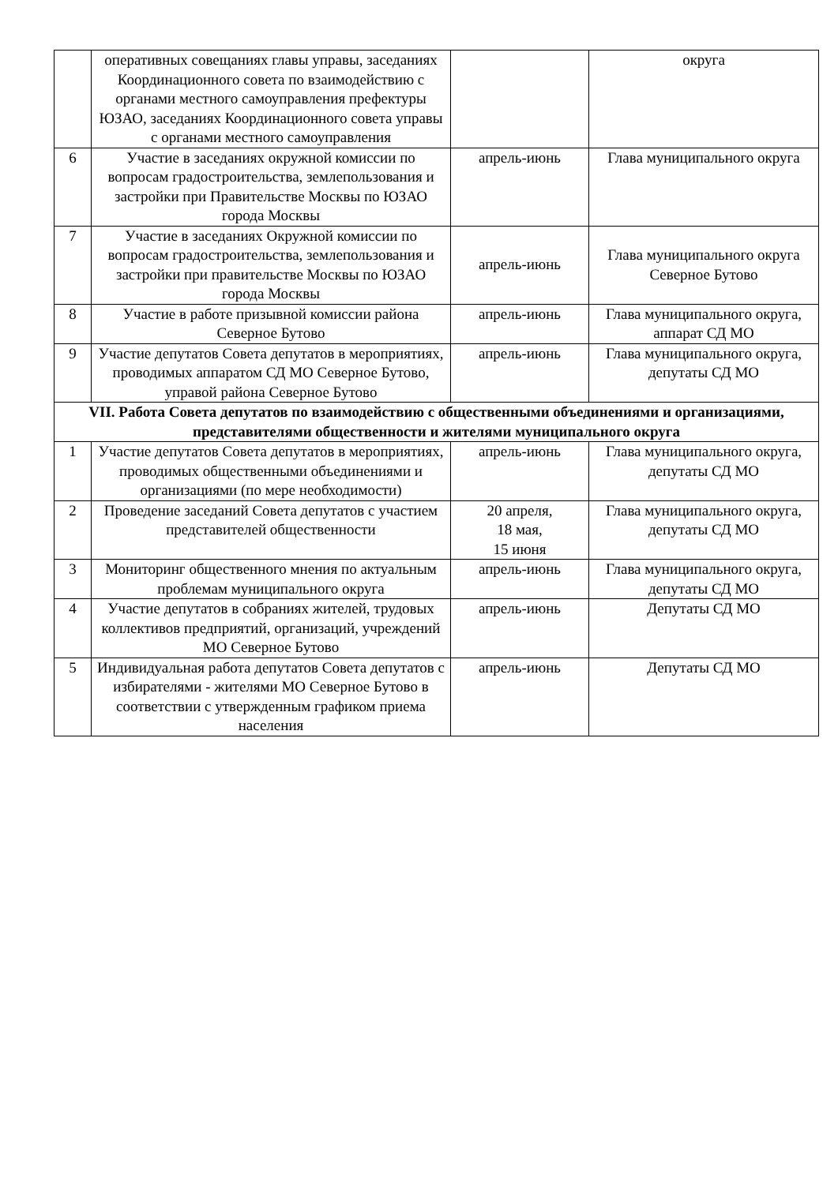| | оперативных совещаниях главы управы, заседаниях Координационного совета по взаимодействию с органами местного самоуправления префектуры ЮЗАО, заседаниях Координационного совета управы с органами местного самоуправления | | округа |
| 6 | Участие в заседаниях окружной комиссии по вопросам градостроительства, землепользования и застройки при Правительстве Москвы по ЮЗАО города Москвы | апрель-июнь | Глава муниципального округа |
| 7 | Участие в заседаниях Окружной комиссии по вопросам градостроительства, землепользования и застройки при правительстве Москвы по ЮЗАО города Москвы | апрель-июнь | Глава муниципального округа Северное Бутово |
| 8 | Участие в работе призывной комиссии района Северное Бутово | апрель-июнь | Глава муниципального округа, аппарат СД МО |
| 9 | Участие депутатов Совета депутатов в мероприятиях, проводимых аппаратом СД МО Северное Бутово, управой района Северное Бутово | апрель-июнь | Глава муниципального округа, депутаты СД МО |
| VII. Работа Совета депутатов по взаимодействию с общественными объединениями и организациями, представителями общественности и жителями муниципального округа | | | |
| 1 | Участие депутатов Совета депутатов в мероприятиях, проводимых общественными объединениями и организациями (по мере необходимости) | апрель-июнь | Глава муниципального округа, депутаты СД МО |
| 2 | Проведение заседаний Совета депутатов с участием представителей общественности | 20 апреля, 18 мая, 15 июня | Глава муниципального округа, депутаты СД МО |
| 3 | Мониторинг общественного мнения по актуальным проблемам муниципального округа | апрель-июнь | Глава муниципального округа, депутаты СД МО |
| 4 | Участие депутатов в собраниях жителей, трудовых коллективов предприятий, организаций, учреждений МО Северное Бутово | апрель-июнь | Депутаты СД МО |
| 5 | Индивидуальная работа депутатов Совета депутатов с избирателями - жителями МО Северное Бутово в соответствии с утвержденным графиком приема населения | апрель-июнь | Депутаты СД МО |